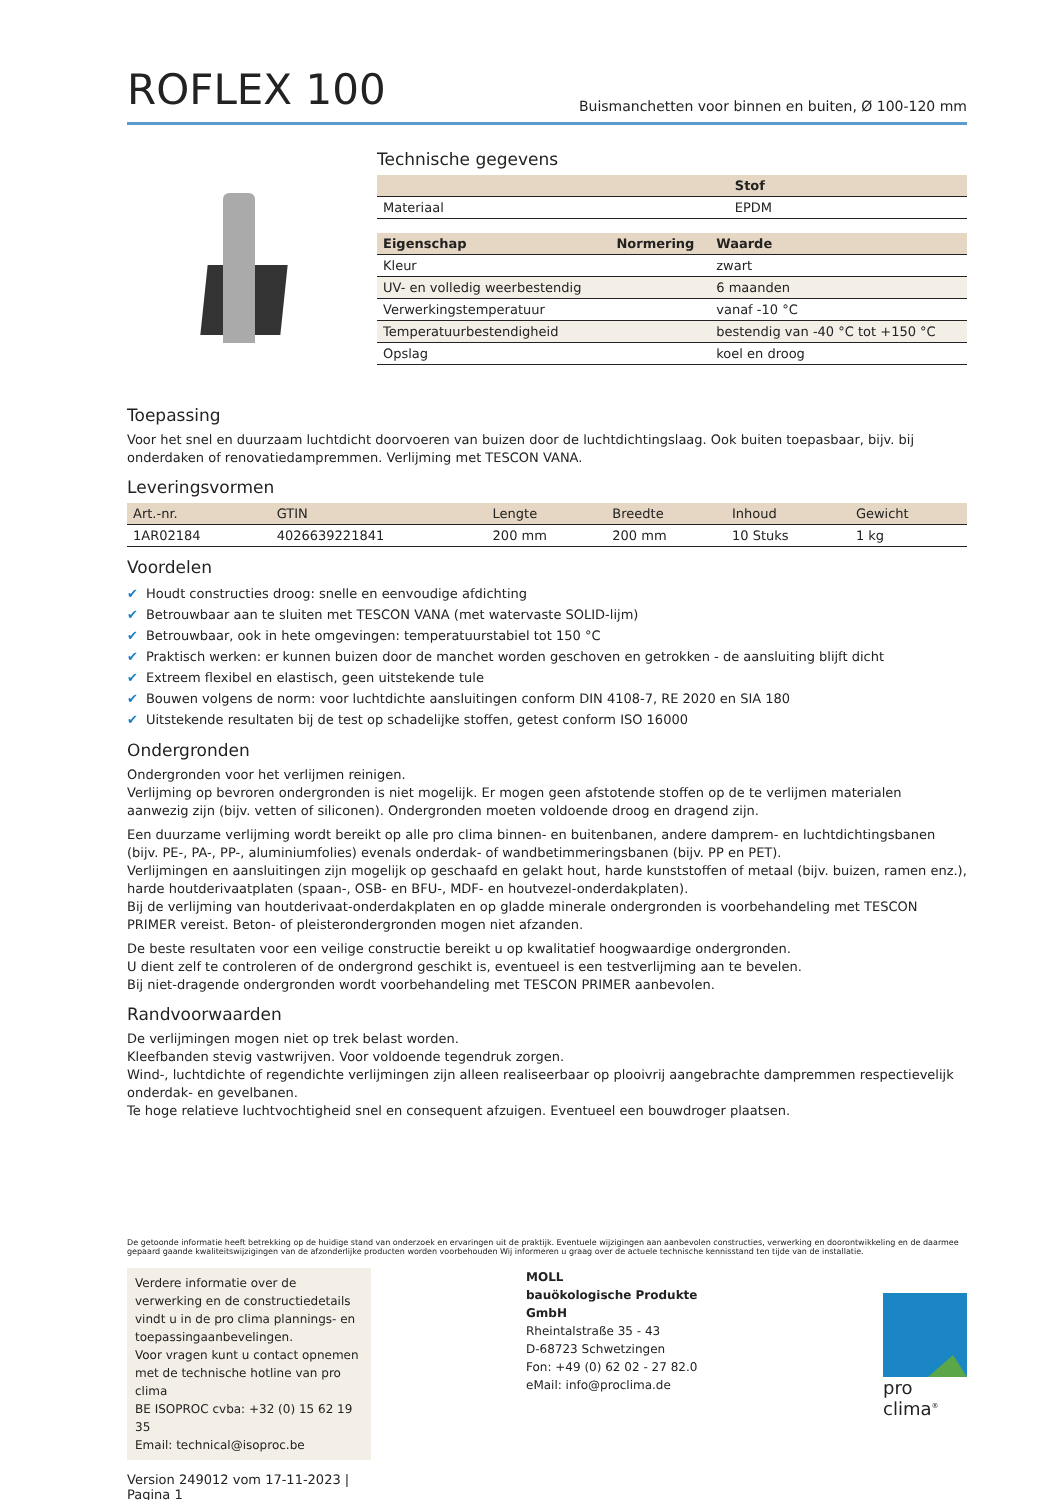ROFLEX 100
Buismanchetten voor binnen en buiten, Ø 100-120 mm
Technische gegevens
| | Stof |
| --- | --- |
| Materiaal | EPDM |
| Eigenschap | Normering | Waarde |
| --- | --- | --- |
| Kleur | | zwart |
| UV- en volledig weerbestendig | | 6 maanden |
| Verwerkingstemperatuur | | vanaf -10 °C |
| Temperatuurbestendigheid | | bestendig van -40 °C tot +150 °C |
| Opslag | | koel en droog |
Toepassing
Voor het snel en duurzaam luchtdicht doorvoeren van buizen door de luchtdichtingslaag. Ook buiten toepasbaar, bijv. bij onderdaken of renovatiedampremmen. Verlijming met TESCON VANA.
Leveringsvormen
| Art.-nr. | GTIN | Lengte | Breedte | Inhoud | Gewicht |
| --- | --- | --- | --- | --- | --- |
| 1AR02184 | 4026639221841 | 200 mm | 200 mm | 10 Stuks | 1 kg |
Voordelen
✔ Houdt constructies droog: snelle en eenvoudige afdichting
✔ Betrouwbaar aan te sluiten met TESCON VANA (met watervaste SOLID-lijm)
✔ Betrouwbaar, ook in hete omgevingen: temperatuurstabiel tot 150 °C
✔ Praktisch werken: er kunnen buizen door de manchet worden geschoven en getrokken - de aansluiting blijft dicht
✔ Extreem flexibel en elastisch, geen uitstekende tule
✔ Bouwen volgens de norm: voor luchtdichte aansluitingen conform DIN 4108-7, RE 2020 en SIA 180
✔ Uitstekende resultaten bij de test op schadelijke stoffen, getest conform ISO 16000
Ondergronden
Ondergronden voor het verlijmen reinigen.
Verlijming op bevroren ondergronden is niet mogelijk. Er mogen geen afstotende stoffen op de te verlijmen materialen aanwezig zijn (bijv. vetten of siliconen). Ondergronden moeten voldoende droog en dragend zijn.
Een duurzame verlijming wordt bereikt op alle pro clima binnen- en buitenbanen, andere damprem- en luchtdichtingsbanen (bijv. PE-, PA-, PP-, aluminiumfolies) evenals onderdak- of wandbetimmeringsbanen (bijv. PP en PET).
Verlijmingen en aansluitingen zijn mogelijk op geschaafd en gelakt hout, harde kunststoffen of metaal (bijv. buizen, ramen enz.), harde houtderivaatplaten (spaan-, OSB- en BFU-, MDF- en houtvezel-onderdakplaten).
Bij de verlijming van houtderivaat-onderdakplaten en op gladde minerale ondergronden is voorbehandeling met TESCON PRIMER vereist. Beton- of pleisterondergronden mogen niet afzanden.
De beste resultaten voor een veilige constructie bereikt u op kwalitatief hoogwaardige ondergronden.
U dient zelf te controleren of de ondergrond geschikt is, eventueel is een testverlijming aan te bevelen.
Bij niet-dragende ondergronden wordt voorbehandeling met TESCON PRIMER aanbevolen.
Randvoorwaarden
De verlijmingen mogen niet op trek belast worden.
Kleefbanden stevig vastwrijven. Voor voldoende tegendruk zorgen.
Wind-, luchtdichte of regendichte verlijmingen zijn alleen realiseerbaar op plooivrij aangebrachte dampremmen respectievelijk onderdak- en gevelbanen.
Te hoge relatieve luchtvochtigheid snel en consequent afzuigen. Eventueel een bouwdroger plaatsen.
De getoonde informatie heeft betrekking op de huidige stand van onderzoek en ervaringen uit de praktijk. Eventuele wijzigingen aan aanbevolen constructies, verwerking en doorontwikkeling en de daarmee gepaard gaande kwaliteitswijzigingen van de afzonderlijke producten worden voorbehouden Wij informeren u graag over de actuele technische kennisstand ten tijde van de installatie.
Verdere informatie over de verwerking en de constructiedetails vindt u in de pro clima plannings- en toepassingaanbevelingen.
Voor vragen kunt u contact opnemen met de technische hotline van pro clima
BE ISOPROC cvba: +32 (0) 15 62 19 35
Email: technical@isoproc.be
Version 249012 vom 17-11-2023 | Pagina 1
MOLL
bauökologische Produkte GmbH
Rheintalstraße 35 - 43
D-68723 Schwetzingen
Fon: +49 (0) 62 02 - 27 82.0
eMail: info@proclima.de
pro clima<sup>®</sup>